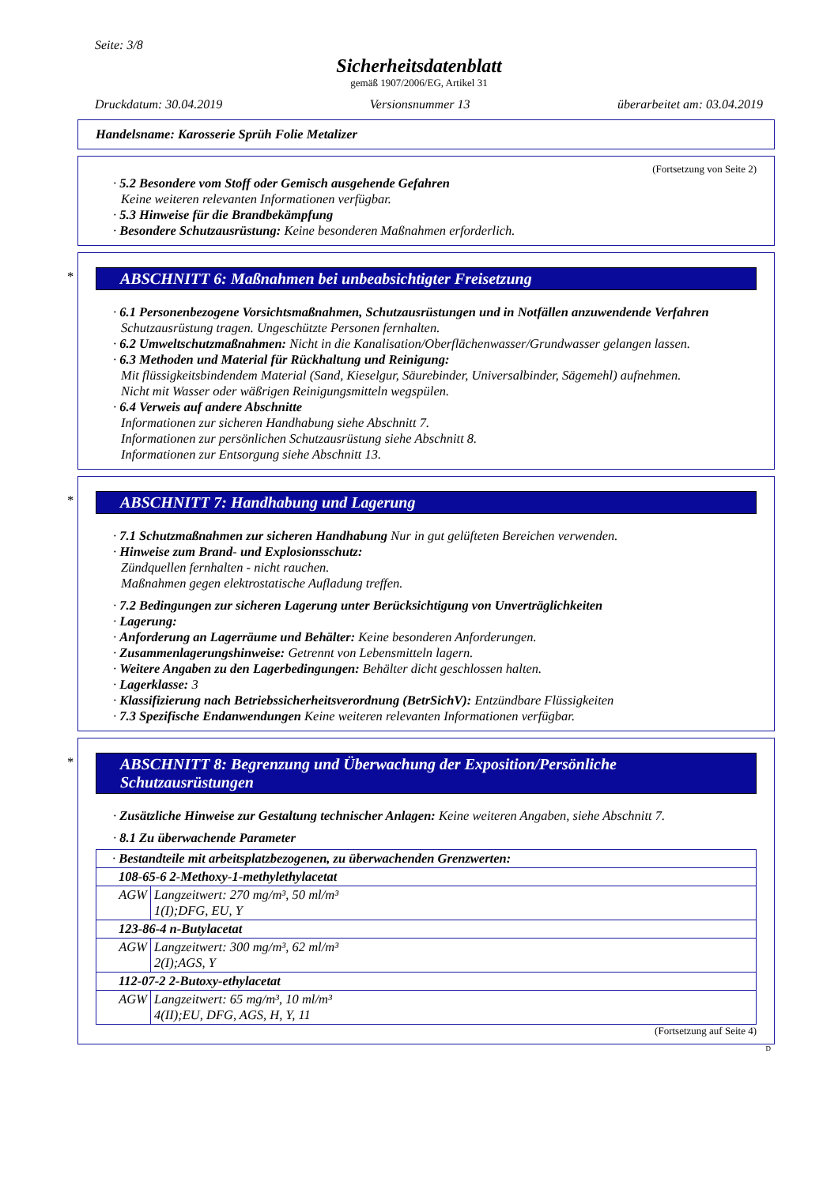Seite: 3/8
Sicherheitsdatenblatt
gemäß 1907/2006/EG, Artikel 31
Druckdatum: 30.04.2019 Versionsnummer 13 überarbeitet am: 03.04.2019
Handelsname: Karosserie Sprüh Folie Metalizer
(Fortsetzung von Seite 2)
· 5.2 Besondere vom Stoff oder Gemisch ausgehende Gefahren
Keine weiteren relevanten Informationen verfügbar.
· 5.3 Hinweise für die Brandbekämpfung
· Besondere Schutzausrüstung: Keine besonderen Maßnahmen erforderlich.
*
ABSCHNITT 6: Maßnahmen bei unbeabsichtigter Freisetzung
· 6.1 Personenbezogene Vorsichtsmaßnahmen, Schutzausrüstungen und in Notfällen anzuwendende Verfahren
Schutzausrüstung tragen. Ungeschützte Personen fernhalten.
· 6.2 Umweltschutzmaßnahmen: Nicht in die Kanalisation/Oberflächenwasser/Grundwasser gelangen lassen.
· 6.3 Methoden und Material für Rückhaltung und Reinigung:
Mit flüssigkeitsbindendem Material (Sand, Kieselgur, Säurebinder, Universalbinder, Sägemehl) aufnehmen.
Nicht mit Wasser oder wäßrigen Reinigungsmitteln wegspülen.
· 6.4 Verweis auf andere Abschnitte
Informationen zur sicheren Handhabung siehe Abschnitt 7.
Informationen zur persönlichen Schutzausrüstung siehe Abschnitt 8.
Informationen zur Entsorgung siehe Abschnitt 13.
*
ABSCHNITT 7: Handhabung und Lagerung
· 7.1 Schutzmaßnahmen zur sicheren Handhabung Nur in gut gelüfteten Bereichen verwenden.
· Hinweise zum Brand- und Explosionsschutz:
Zündquellen fernhalten - nicht rauchen.
Maßnahmen gegen elektrostatische Aufladung treffen.
· 7.2 Bedingungen zur sicheren Lagerung unter Berücksichtigung von Unverträglichkeiten
· Lagerung:
· Anforderung an Lagerräume und Behälter: Keine besonderen Anforderungen.
· Zusammenlagerungshinweise: Getrennt von Lebensmitteln lagern.
· Weitere Angaben zu den Lagerbedingungen: Behälter dicht geschlossen halten.
· Lagerklasse: 3
· Klassifizierung nach Betriebssicherheitsverordnung (BetrSichV): Entzündbare Flüssigkeiten
· 7.3 Spezifische Endanwendungen Keine weiteren relevanten Informationen verfügbar.
*
ABSCHNITT 8: Begrenzung und Überwachung der Exposition/Persönliche Schutzausrüstungen
· Zusätzliche Hinweise zur Gestaltung technischer Anlagen: Keine weiteren Angaben, siehe Abschnitt 7.
· 8.1 Zu überwachende Parameter
| · Bestandteile mit arbeitsplatzbezogenen, zu überwachenden Grenzwerten: | |
| 108-65-6 2-Methoxy-1-methylethylacetat | |
| AGW | Langzeitwert: 270 mg/m³, 50 ml/m³ 1(I);DFG, EU, Y |
| 123-86-4 n-Butylacetat | |
| AGW | Langzeitwert: 300 mg/m³, 62 ml/m³ 2(I);AGS, Y |
| 112-07-2 2-Butoxy-ethylacetat | |
| AGW | Langzeitwert: 65 mg/m³, 10 ml/m³ 4(II);EU, DFG, AGS, H, Y, 11 |
(Fortsetzung auf Seite 4)
D